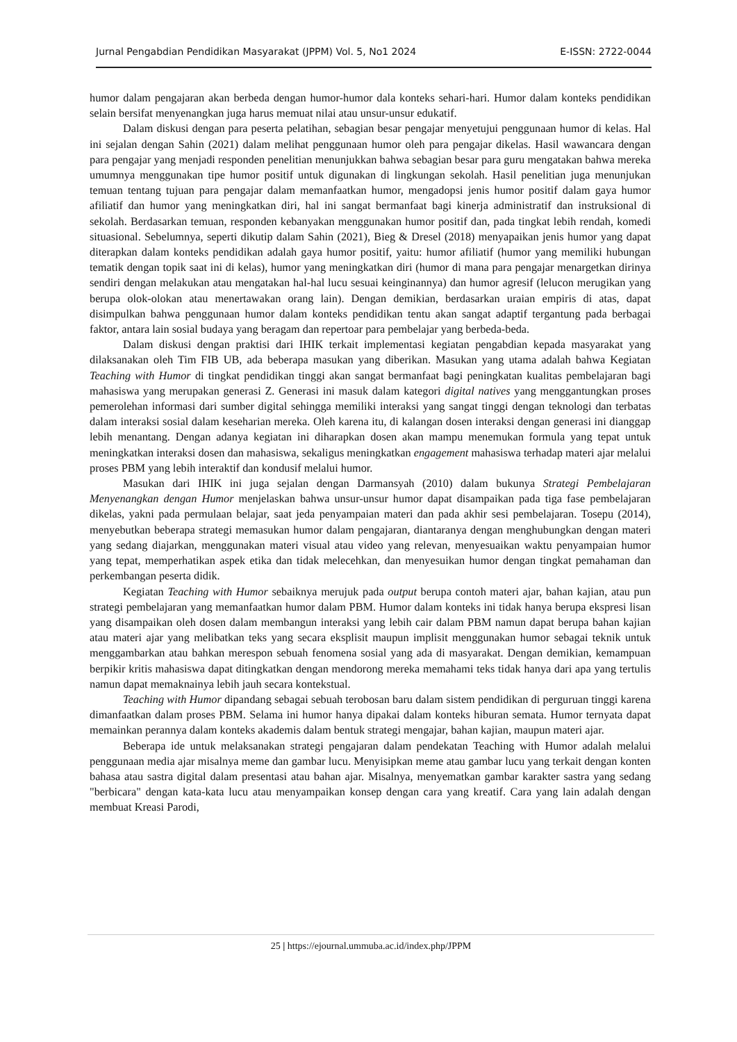Jurnal Pengabdian Pendidikan Masyarakat (JPPM) Vol. 5, No1 2024 E-ISSN: 2722-0044
humor dalam pengajaran akan berbeda dengan humor-humor dala konteks sehari-hari. Humor dalam konteks pendidikan selain bersifat menyenangkan juga harus memuat nilai atau unsur-unsur edukatif.
Dalam diskusi dengan para peserta pelatihan, sebagian besar pengajar menyetujui penggunaan humor di kelas. Hal ini sejalan dengan Sahin (2021) dalam melihat penggunaan humor oleh para pengajar dikelas. Hasil wawancara dengan para pengajar yang menjadi responden penelitian menunjukkan bahwa sebagian besar para guru mengatakan bahwa mereka umumnya menggunakan tipe humor positif untuk digunakan di lingkungan sekolah. Hasil penelitian juga menunjukan temuan tentang tujuan para pengajar dalam memanfaatkan humor, mengadopsi jenis humor positif dalam gaya humor afiliatif dan humor yang meningkatkan diri, hal ini sangat bermanfaat bagi kinerja administratif dan instruksional di sekolah. Berdasarkan temuan, responden kebanyakan menggunakan humor positif dan, pada tingkat lebih rendah, komedi situasional. Sebelumnya, seperti dikutip dalam Sahin (2021), Bieg & Dresel (2018) menyapaikan jenis humor yang dapat diterapkan dalam konteks pendidikan adalah gaya humor positif, yaitu: humor afiliatif (humor yang memiliki hubungan tematik dengan topik saat ini di kelas), humor yang meningkatkan diri (humor di mana para pengajar menargetkan dirinya sendiri dengan melakukan atau mengatakan hal-hal lucu sesuai keinginannya) dan humor agresif (lelucon merugikan yang berupa olok-olokan atau menertawakan orang lain). Dengan demikian, berdasarkan uraian empiris di atas, dapat disimpulkan bahwa penggunaan humor dalam konteks pendidikan tentu akan sangat adaptif tergantung pada berbagai faktor, antara lain sosial budaya yang beragam dan repertoar para pembelajar yang berbeda-beda.
Dalam diskusi dengan praktisi dari IHIK terkait implementasi kegiatan pengabdian kepada masyarakat yang dilaksanakan oleh Tim FIB UB, ada beberapa masukan yang diberikan. Masukan yang utama adalah bahwa Kegiatan Teaching with Humor di tingkat pendidikan tinggi akan sangat bermanfaat bagi peningkatan kualitas pembelajaran bagi mahasiswa yang merupakan generasi Z. Generasi ini masuk dalam kategori digital natives yang menggantungkan proses pemerolehan informasi dari sumber digital sehingga memiliki interaksi yang sangat tinggi dengan teknologi dan terbatas dalam interaksi sosial dalam keseharian mereka. Oleh karena itu, di kalangan dosen interaksi dengan generasi ini dianggap lebih menantang. Dengan adanya kegiatan ini diharapkan dosen akan mampu menemukan formula yang tepat untuk meningkatkan interaksi dosen dan mahasiswa, sekaligus meningkatkan engagement mahasiswa terhadap materi ajar melalui proses PBM yang lebih interaktif dan kondusif melalui humor.
Masukan dari IHIK ini juga sejalan dengan Darmansyah (2010) dalam bukunya Strategi Pembelajaran Menyenangkan dengan Humor menjelaskan bahwa unsur-unsur humor dapat disampaikan pada tiga fase pembelajaran dikelas, yakni pada permulaan belajar, saat jeda penyampaian materi dan pada akhir sesi pembelajaran. Tosepu (2014), menyebutkan beberapa strategi memasukan humor dalam pengajaran, diantaranya dengan menghubungkan dengan materi yang sedang diajarkan, menggunakan materi visual atau video yang relevan, menyesuaikan waktu penyampaian humor yang tepat, memperhatikan aspek etika dan tidak melecehkan, dan menyesuikan humor dengan tingkat pemahaman dan perkembangan peserta didik.
Kegiatan Teaching with Humor sebaiknya merujuk pada output berupa contoh materi ajar, bahan kajian, atau pun strategi pembelajaran yang memanfaatkan humor dalam PBM. Humor dalam konteks ini tidak hanya berupa ekspresi lisan yang disampaikan oleh dosen dalam membangun interaksi yang lebih cair dalam PBM namun dapat berupa bahan kajian atau materi ajar yang melibatkan teks yang secara eksplisit maupun implisit menggunakan humor sebagai teknik untuk menggambarkan atau bahkan merespon sebuah fenomena sosial yang ada di masyarakat. Dengan demikian, kemampuan berpikir kritis mahasiswa dapat ditingkatkan dengan mendorong mereka memahami teks tidak hanya dari apa yang tertulis namun dapat memaknainya lebih jauh secara kontekstual.
Teaching with Humor dipandang sebagai sebuah terobosan baru dalam sistem pendidikan di perguruan tinggi karena dimanfaatkan dalam proses PBM. Selama ini humor hanya dipakai dalam konteks hiburan semata. Humor ternyata dapat memainkan perannya dalam konteks akademis dalam bentuk strategi mengajar, bahan kajian, maupun materi ajar.
Beberapa ide untuk melaksanakan strategi pengajaran dalam pendekatan Teaching with Humor adalah melalui penggunaan media ajar misalnya meme dan gambar lucu. Menyisipkan meme atau gambar lucu yang terkait dengan konten bahasa atau sastra digital dalam presentasi atau bahan ajar. Misalnya, menyematkan gambar karakter sastra yang sedang "berbicara" dengan kata-kata lucu atau menyampaikan konsep dengan cara yang kreatif. Cara yang lain adalah dengan membuat Kreasi Parodi,
25 | https://ejournal.ummuba.ac.id/index.php/JPPM